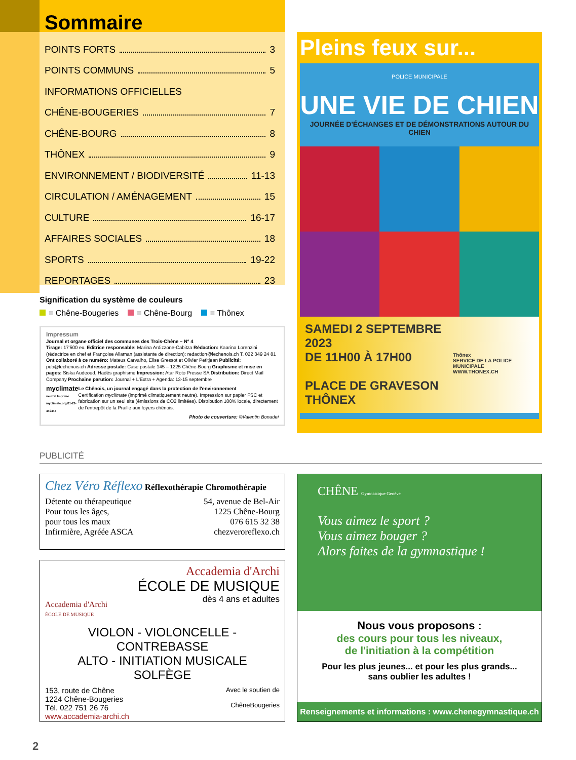Sommaire
POINTS FORTS 3
POINTS COMMUNS 5
INFORMATIONS OFFICIELLES
CHÊNE-BOUGERIES 7
CHÊNE-BOURG 8
THÔNEX 9
ENVIRONNEMENT / BIODIVERSITÉ 11-13
CIRCULATION / AMÉNAGEMENT 15
CULTURE 16-17
AFFAIRES SOCIALES 18
SPORTS 19-22
REPORTAGES 23
Signification du système de couleurs
= Chêne-Bougeries = Chêne-Bourg = Thônex
Impressum
Journal et organe officiel des communes des Trois-Chêne – N° 4
Tirage: 17'500 ex. Editrice responsable: Marina Ardizzone-Cabitza Rédaction: Kaarina Lorenzini (rédactrice en chef et Françoise Allaman (assistante de direction): redaction@lechenois.ch T. 022 349 24 81 Ont collaboré à ce numéro: Mateus Carvalho, Elise Gressot et Olivier Petitjean Publicité: pub@lechenois.ch Adresse postale: Case postale 145 – 1225 Chêne-Bourg Graphisme et mise en pages: Siska Audeoud, Hadès graphisme Impression: Atar Roto Presse SA Distribution: Direct Mail Company Prochaine parution: Journal + L'Extra + Agenda: 13-15 septembre
myclimate
neutral Imprimé myclimate.org/01-23-449447
Le Chênois, un journal engagé dans la protection de l'environnement
Certification myclimate (imprimé climatiquement neutre). Impression sur papier FSC et fabrication sur un seul site (émissions de CO2 limitées). Distribution 100% locale, directement de l'entrepôt de la Praille aux foyers chênois.
Photo de couverture: ©Valentin Bonadei
Pleins feux sur...
POLICE MUNICIPALE
UNE VIE DE CHIEN
JOURNÉE D'ÉCHANGES ET DE DÉMONSTRATIONS AUTOUR DU CHIEN
SAMEDI 2 SEPTEMBRE 2023
DE 11H00 À 17H00
PLACE DE GRAVESON
THÔNEX
Thônex
SERVICE DE LA POLICE MUNICIPALE
WWW.THONEX.CH
PUBLICITÉ
Chez Véro Réflexo Réflexothérapie Chromothérapie
Détente ou thérapeutique
Pour tous les âges,
pour tous les maux
Infirmière, Agréée ASCA
54, avenue de Bel-Air
1225 Chêne-Bourg
076 615 32 38
chezveroreflexo.ch
Accademia d'Archi
ÉCOLE DE MUSIQUE
Accademia d'Archi
ÉCOLE DE MUSIQUE
dès 4 ans et adultes
VIOLON - VIOLONCELLE - CONTREBASSE
ALTO - INITIATION MUSICALE
SOLFÈGE
153, route de Chêne
1224 Chêne-Bougeries
Tél. 022 751 26 76
www.accademia-archi.ch
Avec le soutien de
ChêneBougeries
CHÊNE Gymnastique Genève
Vous aimez le sport ?
Vous aimez bouger ?
Alors faites de la gymnastique !
Nous vous proposons :
des cours pour tous les niveaux,
de l'initiation à la compétition
Pour les plus jeunes... et pour les plus grands...
sans oublier les adultes !
Renseignements et informations : www.chenegymnastique.ch
2